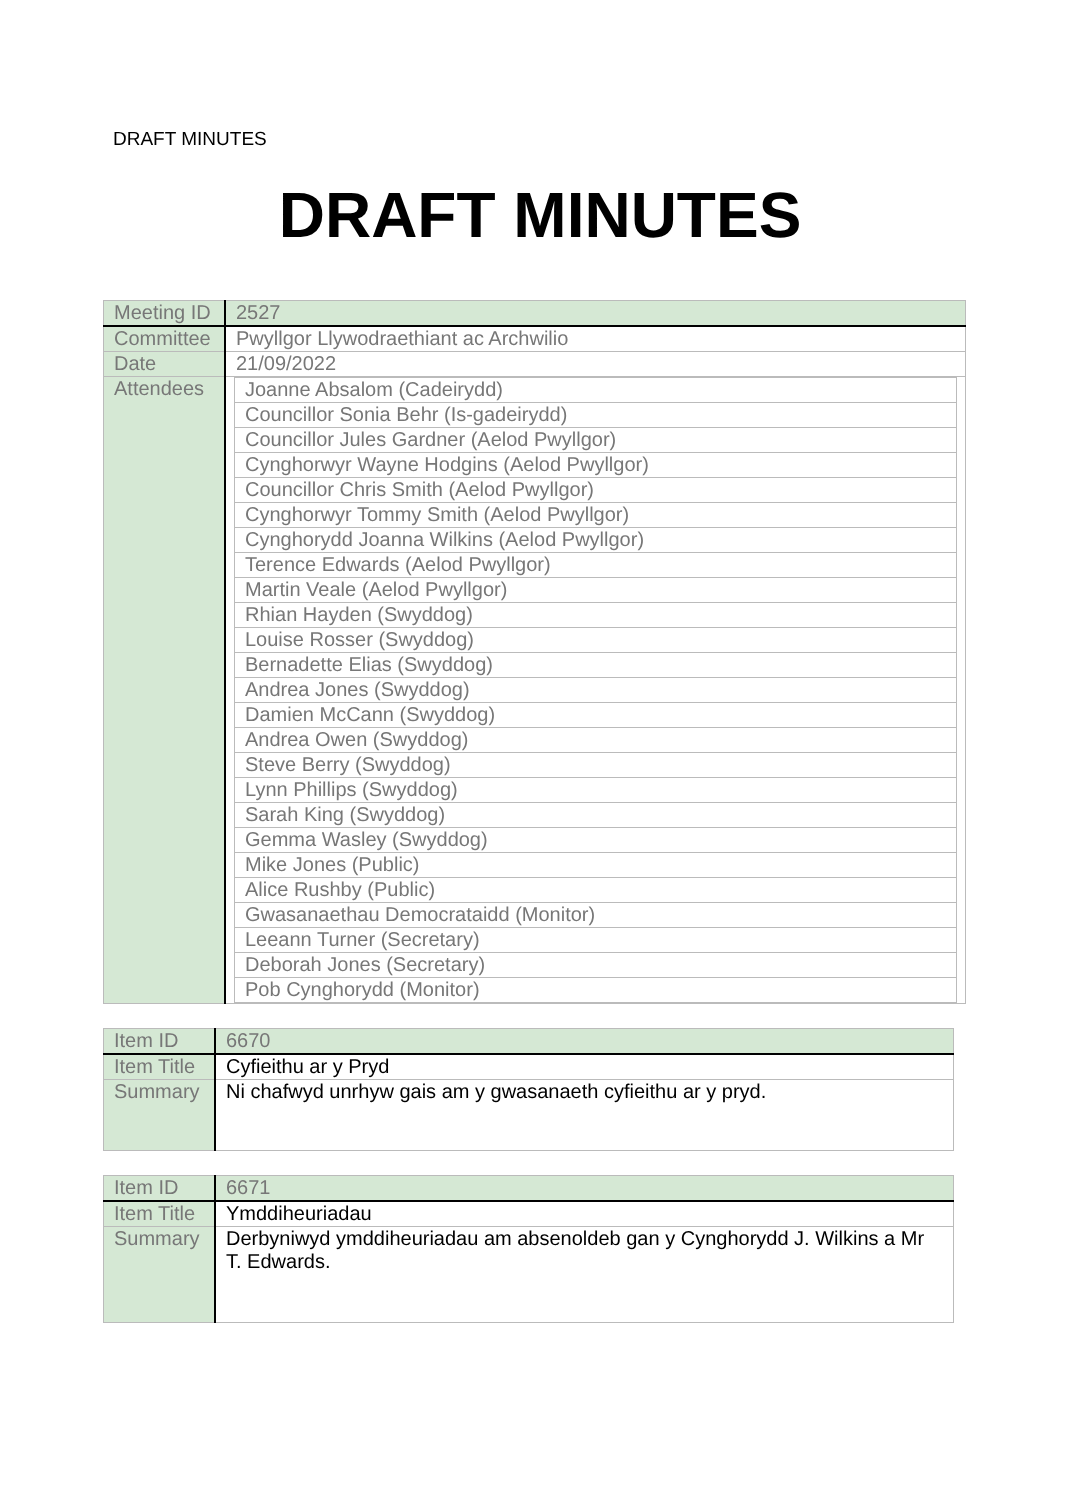DRAFT MINUTES
DRAFT MINUTES
| Meeting ID | 2527 |
| Committee | Pwyllgor Llywodraethiant ac Archwilio |
| Date | 21/09/2022 |
| Attendees | / Joanne Absalom (Cadeirydd) / / Councillor Sonia Behr (Is-gadeirydd) / / Councillor Jules Gardner (Aelod Pwyllgor) / / Cynghorwyr Wayne Hodgins (Aelod Pwyllgor) / / Councillor Chris Smith (Aelod Pwyllgor) / / Cynghorwyr Tommy Smith (Aelod Pwyllgor) / / Cynghorydd Joanna Wilkins (Aelod Pwyllgor) / / Terence Edwards (Aelod Pwyllgor) / / Martin Veale (Aelod Pwyllgor) / / Rhian Hayden (Swyddog) / / Louise Rosser (Swyddog) / / Bernadette Elias (Swyddog) / / Andrea Jones (Swyddog) / / Damien McCann (Swyddog) / / Andrea Owen (Swyddog) / / Steve Berry (Swyddog) / / Lynn Phillips (Swyddog) / / Sarah King (Swyddog) / / Gemma Wasley (Swyddog) / / Mike Jones (Public) / / Alice Rushby (Public) / / Gwasanaethau Democrataidd (Monitor) / / Leeann Turner (Secretary) / / Deborah Jones (Secretary) / / Pob Cynghorydd (Monitor) / |
| Item ID | 6670 |
| Item Title | Cyfieithu ar y Pryd |
| Summary | Ni chafwyd unrhyw gais am y gwasanaeth cyfieithu ar y pryd. |
| Item ID | 6671 |
| Item Title | Ymddiheuriadau |
| Summary | Derbyniwyd ymddiheuriadau am absenoldeb gan y Cynghorydd J. Wilkins a Mr T. Edwards. |